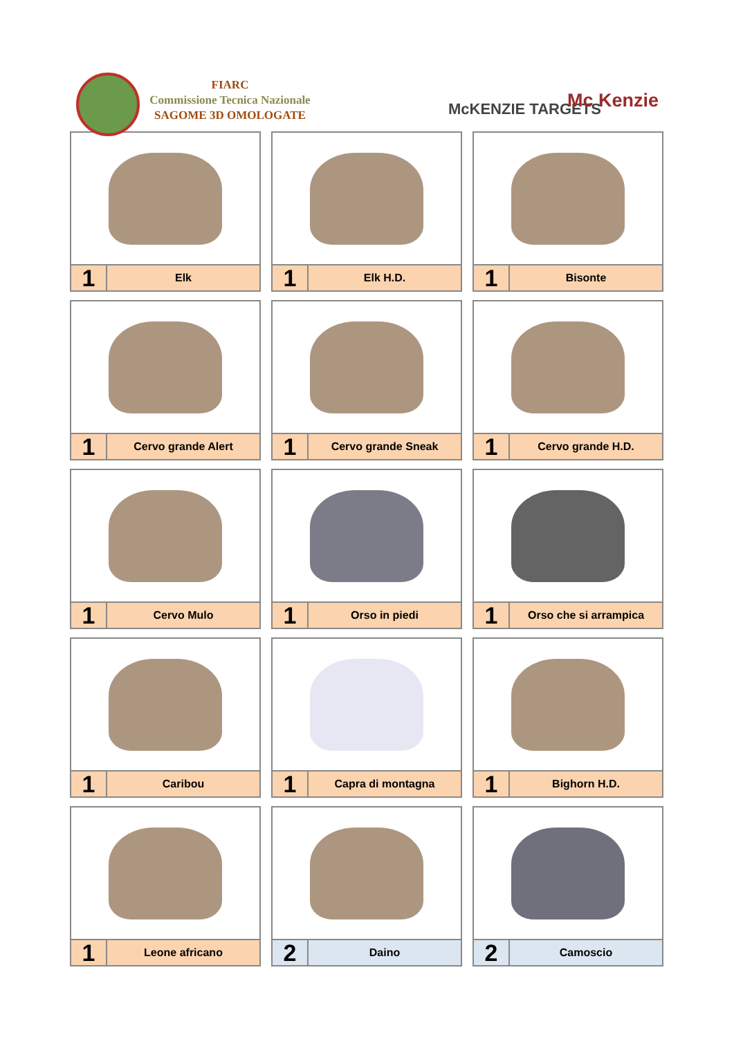FIARC
Commissione Tecnica Nazionale
SAGOME 3D OMOLOGATE
McKENZIE TARGETS Mc Kenzie
1
Elk
1
Elk H.D.
1
Bisonte
1
Cervo grande Alert
1
Cervo grande Sneak
1
Cervo grande H.D.
1
Cervo Mulo
1
Orso in piedi
1
Orso che si arrampica
1
Caribou
1
Capra di montagna
1
Bighorn H.D.
1
Leone africano
2
Daino
2
Camoscio